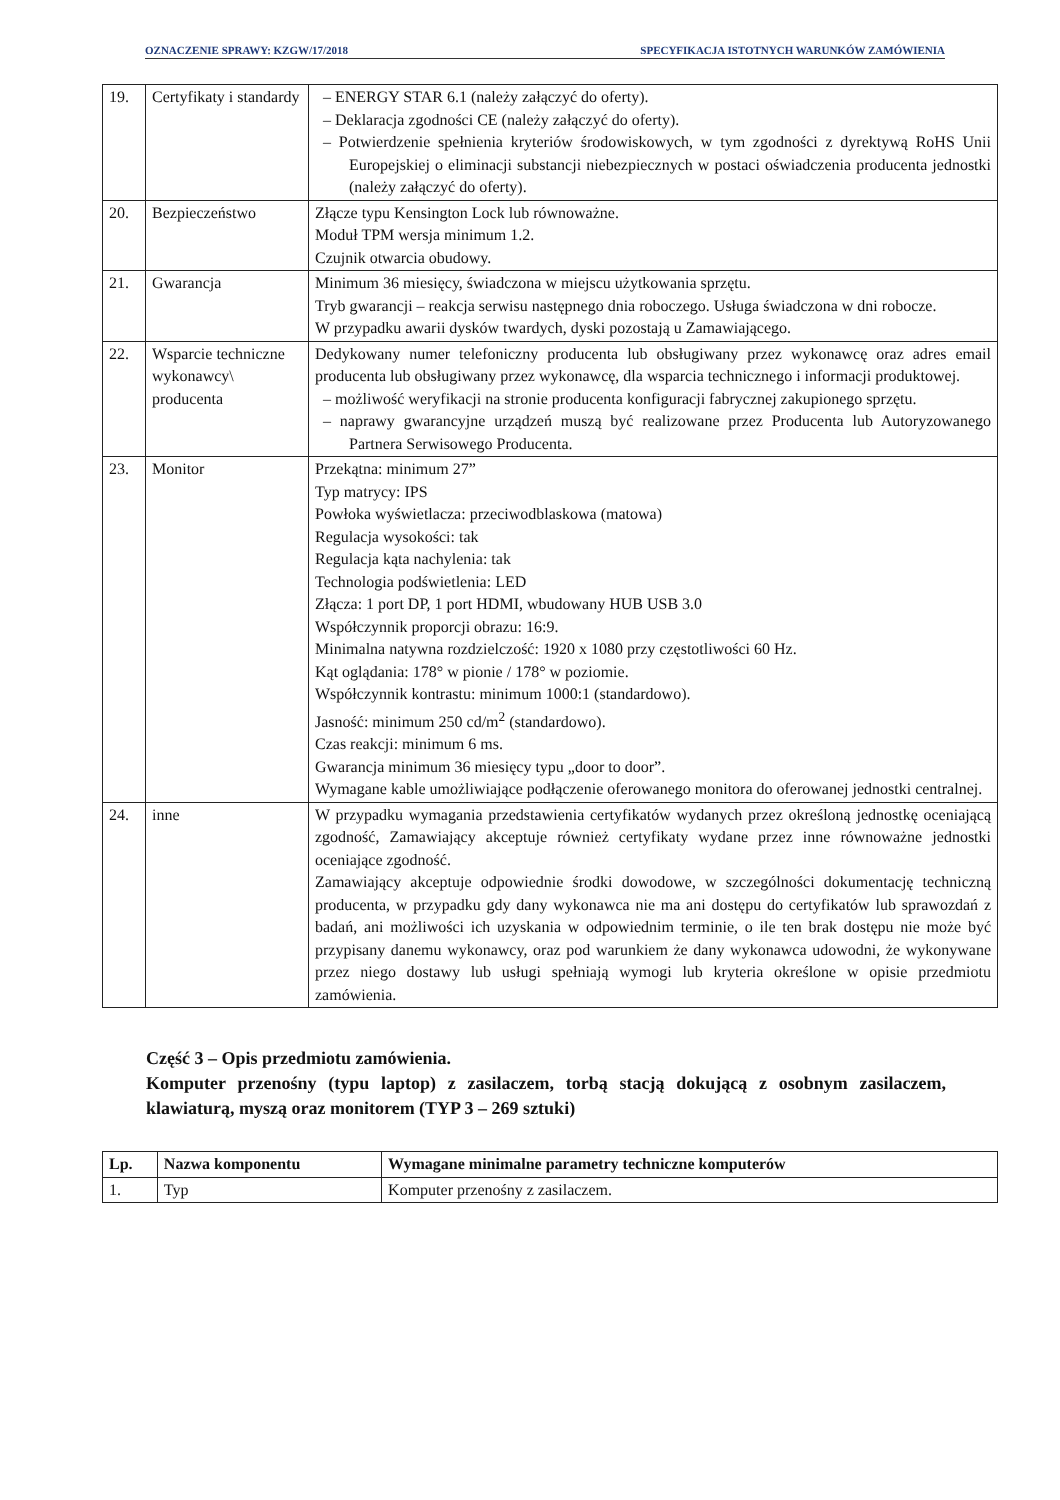OZNACZENIE SPRAWY: KZGW/17/2018 SPECYFIKACJA ISTOTNYCH WARUNKÓW ZAMÓWIENIA
| 19. | Certyfikaty i standardy | – ENERGY STAR 6.1 (należy załączyć do oferty). – Deklaracja zgodności CE (należy załączyć do oferty). – Potwierdzenie spełnienia kryteriów środowiskowych, w tym zgodności z dyrektywą RoHS Unii Europejskiej o eliminacji substancji niebezpiecznych w postaci oświadczenia producenta jednostki (należy załączyć do oferty). |
| 20. | Bezpieczeństwo | Złącze typu Kensington Lock lub równoważne. Moduł TPM wersja minimum 1.2. Czujnik otwarcia obudowy. |
| 21. | Gwarancja | Minimum 36 miesięcy, świadczona w miejscu użytkowania sprzętu. Tryb gwarancji – reakcja serwisu następnego dnia roboczego. Usługa świadczona w dni robocze. W przypadku awarii dysków twardych, dyski pozostają u Zamawiającego. |
| 22. | Wsparcie techniczne wykonawcy\ producenta | Dedykowany numer telefoniczny producenta lub obsługiwany przez wykonawcę oraz adres email producenta lub obsługiwany przez wykonawcę, dla wsparcia technicznego i informacji produktowej. – możliwość weryfikacji na stronie producenta konfiguracji fabrycznej zakupionego sprzętu. – naprawy gwarancyjne urządzeń muszą być realizowane przez Producenta lub Autoryzowanego Partnera Serwisowego Producenta. |
| 23. | Monitor | Przekątna: minimum 27” Typ matrycy: IPS Powłoka wyświetlacza: przeciwodblaskowa (matowa) Regulacja wysokości: tak Regulacja kąta nachylenia: tak Technologia podświetlenia: LED Złącza: 1 port DP, 1 port HDMI, wbudowany HUB USB 3.0 Współczynnik proporcji obrazu: 16:9. Minimalna natywna rozdzielczość: 1920 x 1080 przy częstotliwości 60 Hz. Kąt oglądania: 178° w pionie / 178° w poziomie. Współczynnik kontrastu: minimum 1000:1 (standardowo). Jasność: minimum 250 cd/m<sup>2</sup> (standardowo). Czas reakcji: minimum 6 ms. Gwarancja minimum 36 miesięcy typu „door to door”. Wymagane kable umożliwiające podłączenie oferowanego monitora do oferowanej jednostki centralnej. |
| 24. | inne | W przypadku wymagania przedstawienia certyfikatów wydanych przez określoną jednostkę oceniającą zgodność, Zamawiający akceptuje również certyfikaty wydane przez inne równoważne jednostki oceniające zgodność. Zamawiający akceptuje odpowiednie środki dowodowe, w szczególności dokumentację techniczną producenta, w przypadku gdy dany wykonawca nie ma ani dostępu do certyfikatów lub sprawozdań z badań, ani możliwości ich uzyskania w odpowiednim terminie, o ile ten brak dostępu nie może być przypisany danemu wykonawcy, oraz pod warunkiem że dany wykonawca udowodni, że wykonywane przez niego dostawy lub usługi spełniają wymogi lub kryteria określone w opisie przedmiotu zamówienia. |
Część 3 – Opis przedmiotu zamówienia.
Komputer przenośny (typu laptop) z zasilaczem, torbą stacją dokującą z osobnym zasilaczem, klawiaturą, myszą oraz monitorem (TYP 3 – 269 sztuki)
| Lp. | Nazwa komponentu | Wymagane minimalne parametry techniczne komputerów |
| --- | --- | --- |
| 1. | Typ | Komputer przenośny z zasilaczem. |